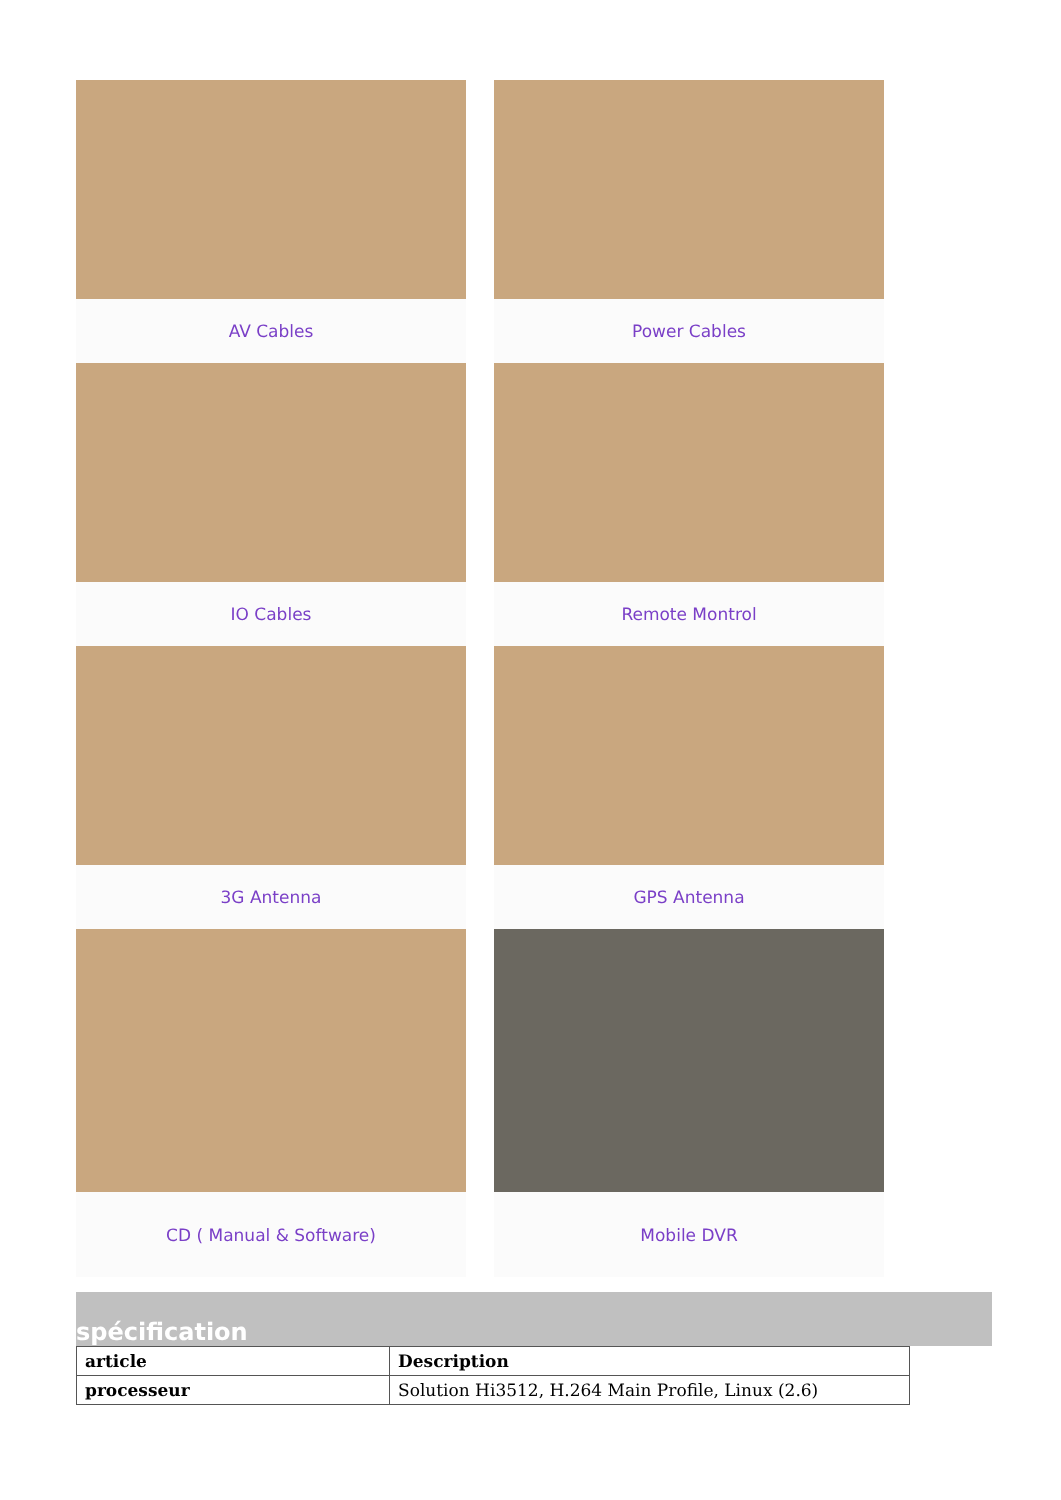AV Cables Power Cables
IO Cables Remote Montrol
3G Antenna GPS Antenna
CD ( Manual & Software) Mobile DVR
spécification
| article | Description |
| --- | --- |
| processeur | Solution Hi3512, H.264 Main Profile, Linux (2.6) |